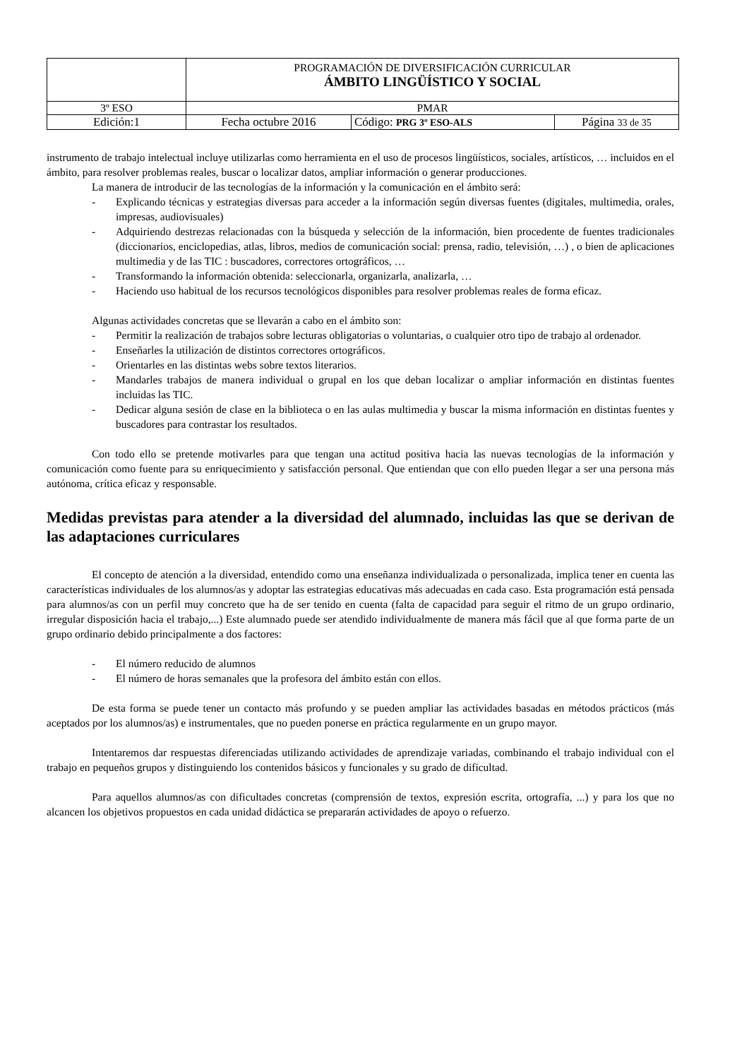| | PROGRAMACIÓN DE DIVERSIFICACIÓN CURRICULAR ÁMBITO LINGÜÍSTICO Y SOCIAL | | |
| 3º ESO | PMAR | | |
| Edición:1 | Fecha octubre 2016 | Código: PRG 3º ESO-ALS | Página 33 de 35 |
instrumento de trabajo intelectual incluye utilizarlas como herramienta en el uso de procesos lingüísticos, sociales, artísticos, … incluidos en el ámbito, para resolver problemas reales, buscar o localizar datos, ampliar información o generar producciones.
La manera de introducir de las tecnologías de la información y la comunicación en el ámbito será:
- Explicando técnicas y estrategias diversas para acceder a la información según diversas fuentes (digitales, multimedia, orales, impresas, audiovisuales)
- Adquiriendo destrezas relacionadas con la búsqueda y selección de la información, bien procedente de fuentes tradicionales (diccionarios, enciclopedias, atlas, libros, medios de comunicación social: prensa, radio, televisión, …) , o bien de aplicaciones multimedia y de las TIC : buscadores, correctores ortográficos, …
- Transformando la información obtenida: seleccionarla, organizarla, analizarla, …
- Haciendo uso habitual de los recursos tecnológicos disponibles para resolver problemas reales de forma eficaz.
Algunas actividades concretas que se llevarán a cabo en el ámbito son:
- Permitir la realización de trabajos sobre lecturas obligatorias o voluntarias, o cualquier otro tipo de trabajo al ordenador.
- Enseñarles la utilización de distintos correctores ortográficos.
- Orientarles en las distintas webs sobre textos literarios.
- Mandarles trabajos de manera individual o grupal en los que deban localizar o ampliar información en distintas fuentes incluidas las TIC.
- Dedicar alguna sesión de clase en la biblioteca o en las aulas multimedia y buscar la misma información en distintas fuentes y buscadores para contrastar los resultados.
Con todo ello se pretende motivarles para que tengan una actitud positiva hacia las nuevas tecnologías de la información y comunicación como fuente para su enriquecimiento y satisfacción personal. Que entiendan que con ello pueden llegar a ser una persona más autónoma, crítica eficaz y responsable.
Medidas previstas para atender a la diversidad del alumnado, incluidas las que se derivan de las adaptaciones curriculares
El concepto de atención a la diversidad, entendido como una enseñanza individualizada o personalizada, implica tener en cuenta las características individuales de los alumnos/as y adoptar las estrategias educativas más adecuadas en cada caso. Esta programación está pensada para alumnos/as con un perfil muy concreto que ha de ser tenido en cuenta (falta de capacidad para seguir el ritmo de un grupo ordinario, irregular disposición hacia el trabajo,...) Este alumnado puede ser atendido individualmente de manera más fácil que al que forma parte de un grupo ordinario debido principalmente a dos factores:
- El número reducido de alumnos
- El número de horas semanales que la profesora del ámbito están con ellos.
De esta forma se puede tener un contacto más profundo y se pueden ampliar las actividades basadas en métodos prácticos (más aceptados por los alumnos/as) e instrumentales, que no pueden ponerse en práctica regularmente en un grupo mayor.
Intentaremos dar respuestas diferenciadas utilizando actividades de aprendizaje variadas, combinando el trabajo individual con el trabajo en pequeños grupos y distinguiendo los contenidos básicos y funcionales y su grado de dificultad.
Para aquellos alumnos/as con dificultades concretas (comprensión de textos, expresión escrita, ortografía, ...) y para los que no alcancen los objetivos propuestos en cada unidad didáctica se prepararán actividades de apoyo o refuerzo.